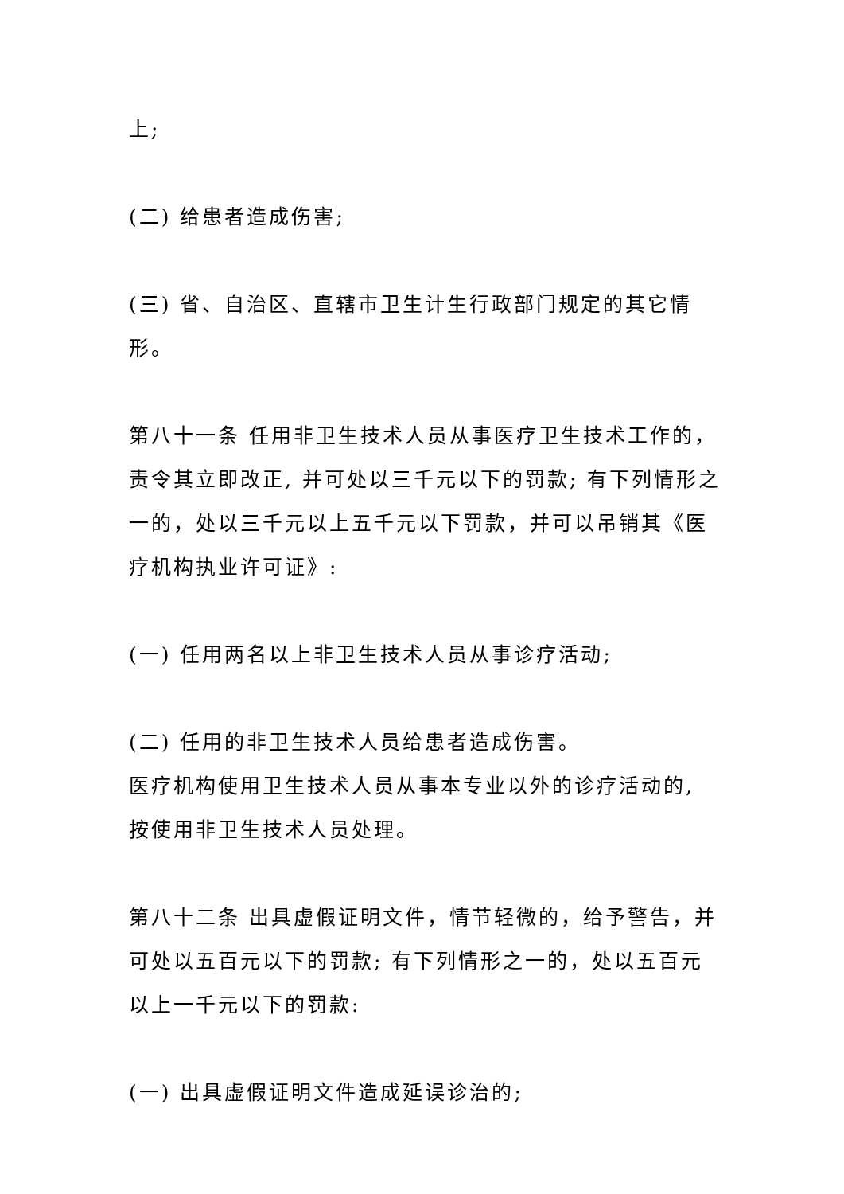上;
(二) 给患者造成伤害;
(三) 省、自治区、直辖市卫生计生行政部门规定的其它情形。
第八十一条 任用非卫生技术人员从事医疗卫生技术工作的，责令其立即改正, 并可处以三千元以下的罚款; 有下列情形之一的，处以三千元以上五千元以下罚款，并可以吊销其《医疗机构执业许可证》:
(一) 任用两名以上非卫生技术人员从事诊疗活动;
(二) 任用的非卫生技术人员给患者造成伤害。
医疗机构使用卫生技术人员从事本专业以外的诊疗活动的, 按使用非卫生技术人员处理。
第八十二条 出具虚假证明文件，情节轻微的，给予警告，并可处以五百元以下的罚款; 有下列情形之一的，处以五百元以上一千元以下的罚款:
(一) 出具虚假证明文件造成延误诊治的;